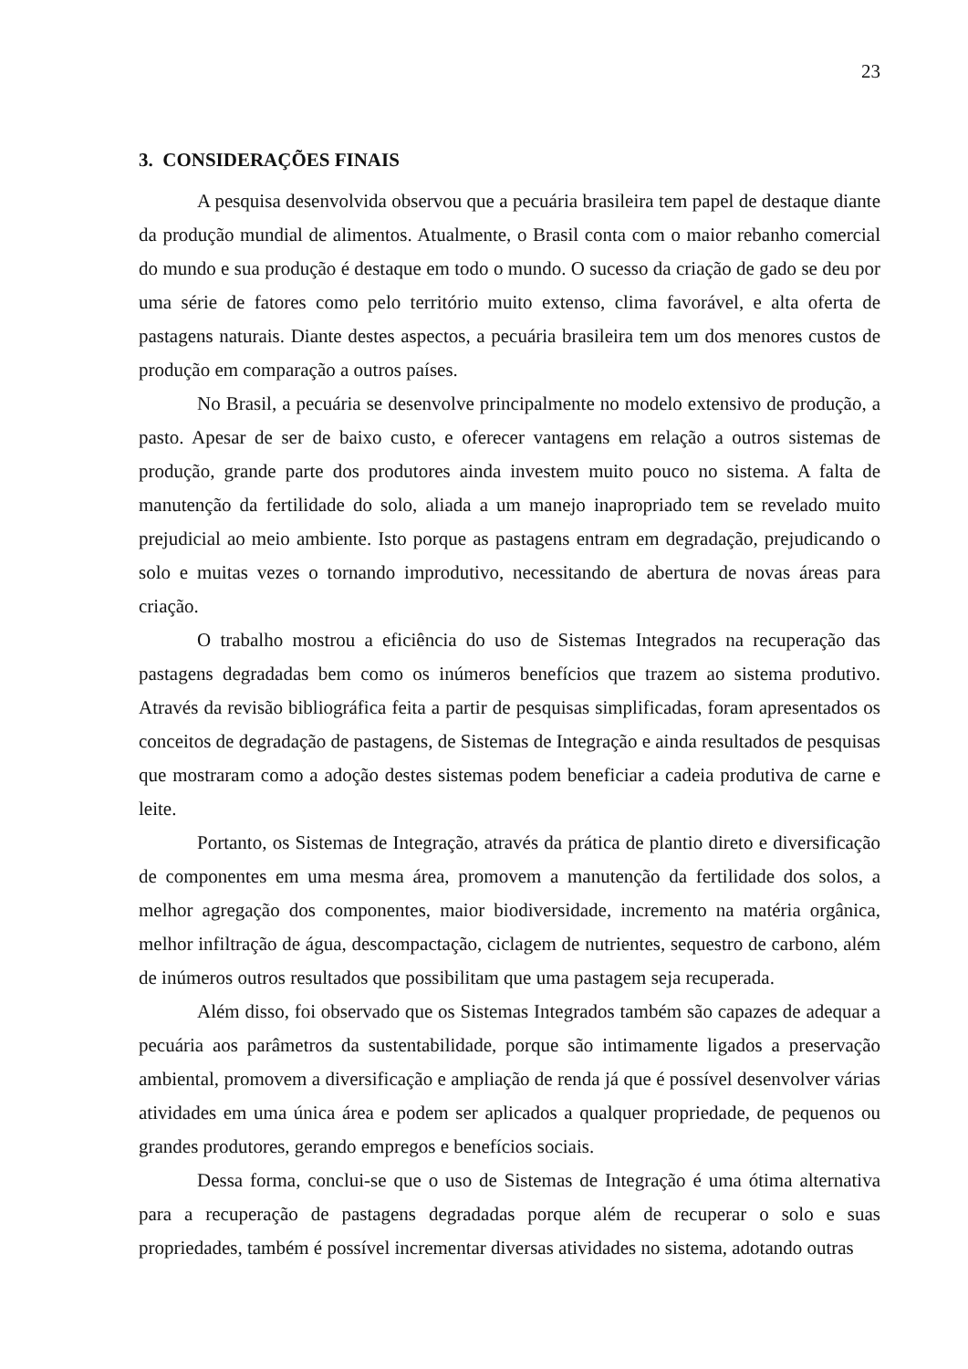23
3. CONSIDERAÇÕES FINAIS
A pesquisa desenvolvida observou que a pecuária brasileira tem papel de destaque diante da produção mundial de alimentos. Atualmente, o Brasil conta com o maior rebanho comercial do mundo e sua produção é destaque em todo o mundo. O sucesso da criação de gado se deu por uma série de fatores como pelo território muito extenso, clima favorável, e alta oferta de pastagens naturais. Diante destes aspectos, a pecuária brasileira tem um dos menores custos de produção em comparação a outros países.
No Brasil, a pecuária se desenvolve principalmente no modelo extensivo de produção, a pasto. Apesar de ser de baixo custo, e oferecer vantagens em relação a outros sistemas de produção, grande parte dos produtores ainda investem muito pouco no sistema. A falta de manutenção da fertilidade do solo, aliada a um manejo inapropriado tem se revelado muito prejudicial ao meio ambiente. Isto porque as pastagens entram em degradação, prejudicando o solo e muitas vezes o tornando improdutivo, necessitando de abertura de novas áreas para criação.
O trabalho mostrou a eficiência do uso de Sistemas Integrados na recuperação das pastagens degradadas bem como os inúmeros benefícios que trazem ao sistema produtivo. Através da revisão bibliográfica feita a partir de pesquisas simplificadas, foram apresentados os conceitos de degradação de pastagens, de Sistemas de Integração e ainda resultados de pesquisas que mostraram como a adoção destes sistemas podem beneficiar a cadeia produtiva de carne e leite.
Portanto, os Sistemas de Integração, através da prática de plantio direto e diversificação de componentes em uma mesma área, promovem a manutenção da fertilidade dos solos, a melhor agregação dos componentes, maior biodiversidade, incremento na matéria orgânica, melhor infiltração de água, descompactação, ciclagem de nutrientes, sequestro de carbono, além de inúmeros outros resultados que possibilitam que uma pastagem seja recuperada.
Além disso, foi observado que os Sistemas Integrados também são capazes de adequar a pecuária aos parâmetros da sustentabilidade, porque são intimamente ligados a preservação ambiental, promovem a diversificação e ampliação de renda já que é possível desenvolver várias atividades em uma única área e podem ser aplicados a qualquer propriedade, de pequenos ou grandes produtores, gerando empregos e benefícios sociais.
Dessa forma, conclui-se que o uso de Sistemas de Integração é uma ótima alternativa para a recuperação de pastagens degradadas porque além de recuperar o solo e suas propriedades, também é possível incrementar diversas atividades no sistema, adotando outras